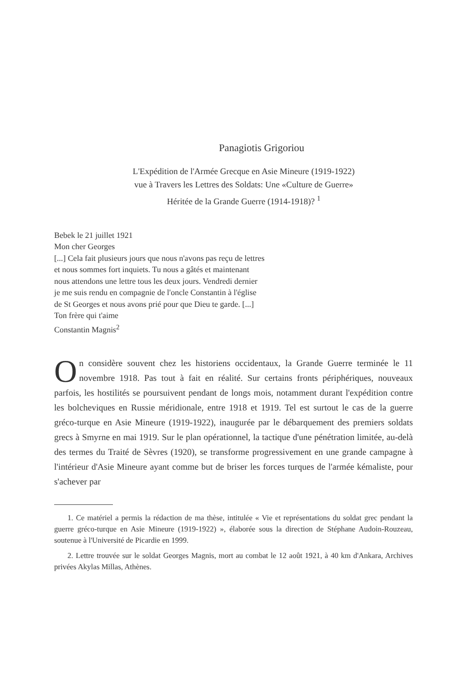Panagiotis Grigoriou
L'Expédition de l'Armée Grecque en Asie Mineure (1919-1922)
vue à Travers les Lettres des Soldats: Une «Culture de Guerre»
Héritée de la Grande Guerre (1914-1918)? <sup>1</sup>
Bebek le 21 juillet 1921
Mon cher Georges
[...] Cela fait plusieurs jours que nous n'avons pas reçu de lettres
et nous sommes fort inquiets. Tu nous a gâtés et maintenant
nous attendons une lettre tous les deux jours. Vendredi dernier
je me suis rendu en compagnie de l'oncle Constantin à l'église
de St Georges et nous avons prié pour que Dieu te garde. [...]
Ton frère qui t'aime
Constantin Magnis<sup>2</sup>
On considère souvent chez les historiens occidentaux, la Grande Guerre terminée le 11 novembre 1918. Pas tout à fait en réalité. Sur certains fronts périphériques, nouveaux parfois, les hostilités se poursuivent pendant de longs mois, notamment durant l'expédition contre les bolcheviques en Russie méridionale, entre 1918 et 1919. Tel est surtout le cas de la guerre gréco-turque en Asie Mineure (1919-1922), inaugurée par le débarquement des premiers soldats grecs à Smyrne en mai 1919. Sur le plan opérationnel, la tactique d'une pénétration limitée, au-delà des termes du Traité de Sèvres (1920), se transforme progressivement en une grande campagne à l'intérieur d'Asie Mineure ayant comme but de briser les forces turques de l'armée kémaliste, pour s'achever par
1. Ce matériel a permis la rédaction de ma thèse, intitulée « Vie et représentations du soldat grec pendant la guerre gréco-turque en Asie Mineure (1919-1922) », élaborée sous la direction de Stéphane Audoin-Rouzeau, soutenue à l'Université de Picardie en 1999.
2. Lettre trouvée sur le soldat Georges Magnis, mort au combat le 12 août 1921, à 40 km d'Ankara, Archives privées Akylas Millas, Athènes.